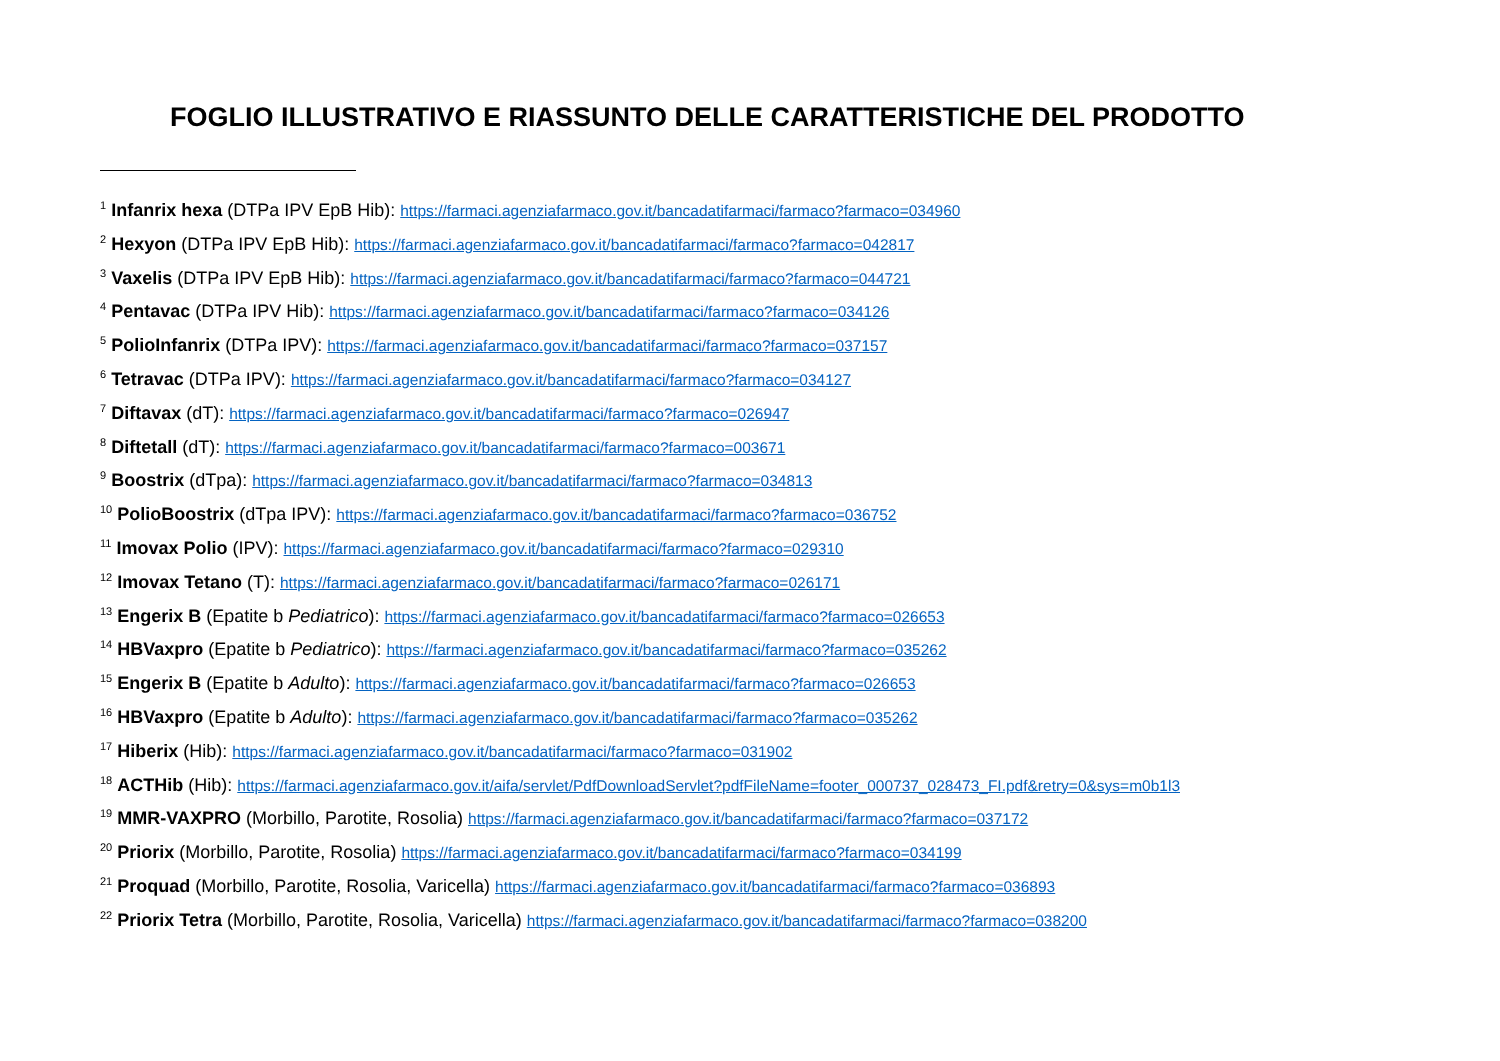FOGLIO ILLUSTRATIVO E RIASSUNTO DELLE CARATTERISTICHE DEL PRODOTTO
<sup>1</sup> Infanrix hexa (DTPa IPV EpB Hib): https://farmaci.agenziafarmaco.gov.it/bancadatifarmaci/farmaco?farmaco=034960
<sup>2</sup> Hexyon (DTPa IPV EpB Hib): https://farmaci.agenziafarmaco.gov.it/bancadatifarmaci/farmaco?farmaco=042817
<sup>3</sup> Vaxelis (DTPa IPV EpB Hib): https://farmaci.agenziafarmaco.gov.it/bancadatifarmaci/farmaco?farmaco=044721
<sup>4</sup> Pentavac (DTPa IPV Hib): https://farmaci.agenziafarmaco.gov.it/bancadatifarmaci/farmaco?farmaco=034126
<sup>5</sup> PolioInfanrix (DTPa IPV): https://farmaci.agenziafarmaco.gov.it/bancadatifarmaci/farmaco?farmaco=037157
<sup>6</sup> Tetravac (DTPa IPV): https://farmaci.agenziafarmaco.gov.it/bancadatifarmaci/farmaco?farmaco=034127
<sup>7</sup> Diftavax (dT): https://farmaci.agenziafarmaco.gov.it/bancadatifarmaci/farmaco?farmaco=026947
<sup>8</sup> Diftetall (dT): https://farmaci.agenziafarmaco.gov.it/bancadatifarmaci/farmaco?farmaco=003671
<sup>9</sup> Boostrix (dTpa): https://farmaci.agenziafarmaco.gov.it/bancadatifarmaci/farmaco?farmaco=034813
<sup>10</sup> PolioBoostrix (dTpa IPV): https://farmaci.agenziafarmaco.gov.it/bancadatifarmaci/farmaco?farmaco=036752
<sup>11</sup> Imovax Polio (IPV): https://farmaci.agenziafarmaco.gov.it/bancadatifarmaci/farmaco?farmaco=029310
<sup>12</sup> Imovax Tetano (T): https://farmaci.agenziafarmaco.gov.it/bancadatifarmaci/farmaco?farmaco=026171
<sup>13</sup> Engerix B (Epatite b Pediatrico): https://farmaci.agenziafarmaco.gov.it/bancadatifarmaci/farmaco?farmaco=026653
<sup>14</sup> HBVaxpro (Epatite b Pediatrico): https://farmaci.agenziafarmaco.gov.it/bancadatifarmaci/farmaco?farmaco=035262
<sup>15</sup> Engerix B (Epatite b Adulto): https://farmaci.agenziafarmaco.gov.it/bancadatifarmaci/farmaco?farmaco=026653
<sup>16</sup> HBVaxpro (Epatite b Adulto): https://farmaci.agenziafarmaco.gov.it/bancadatifarmaci/farmaco?farmaco=035262
<sup>17</sup> Hiberix (Hib): https://farmaci.agenziafarmaco.gov.it/bancadatifarmaci/farmaco?farmaco=031902
<sup>18</sup> ACTHib (Hib): https://farmaci.agenziafarmaco.gov.it/aifa/servlet/PdfDownloadServlet?pdfFileName=footer_000737_028473_FI.pdf&retry=0&sys=m0b1l3
<sup>19</sup> MMR-VAXPRO (Morbillo, Parotite, Rosolia) https://farmaci.agenziafarmaco.gov.it/bancadatifarmaci/farmaco?farmaco=037172
<sup>20</sup> Priorix (Morbillo, Parotite, Rosolia) https://farmaci.agenziafarmaco.gov.it/bancadatifarmaci/farmaco?farmaco=034199
<sup>21</sup> Proquad (Morbillo, Parotite, Rosolia, Varicella) https://farmaci.agenziafarmaco.gov.it/bancadatifarmaci/farmaco?farmaco=036893
<sup>22</sup> Priorix Tetra (Morbillo, Parotite, Rosolia, Varicella) https://farmaci.agenziafarmaco.gov.it/bancadatifarmaci/farmaco?farmaco=038200